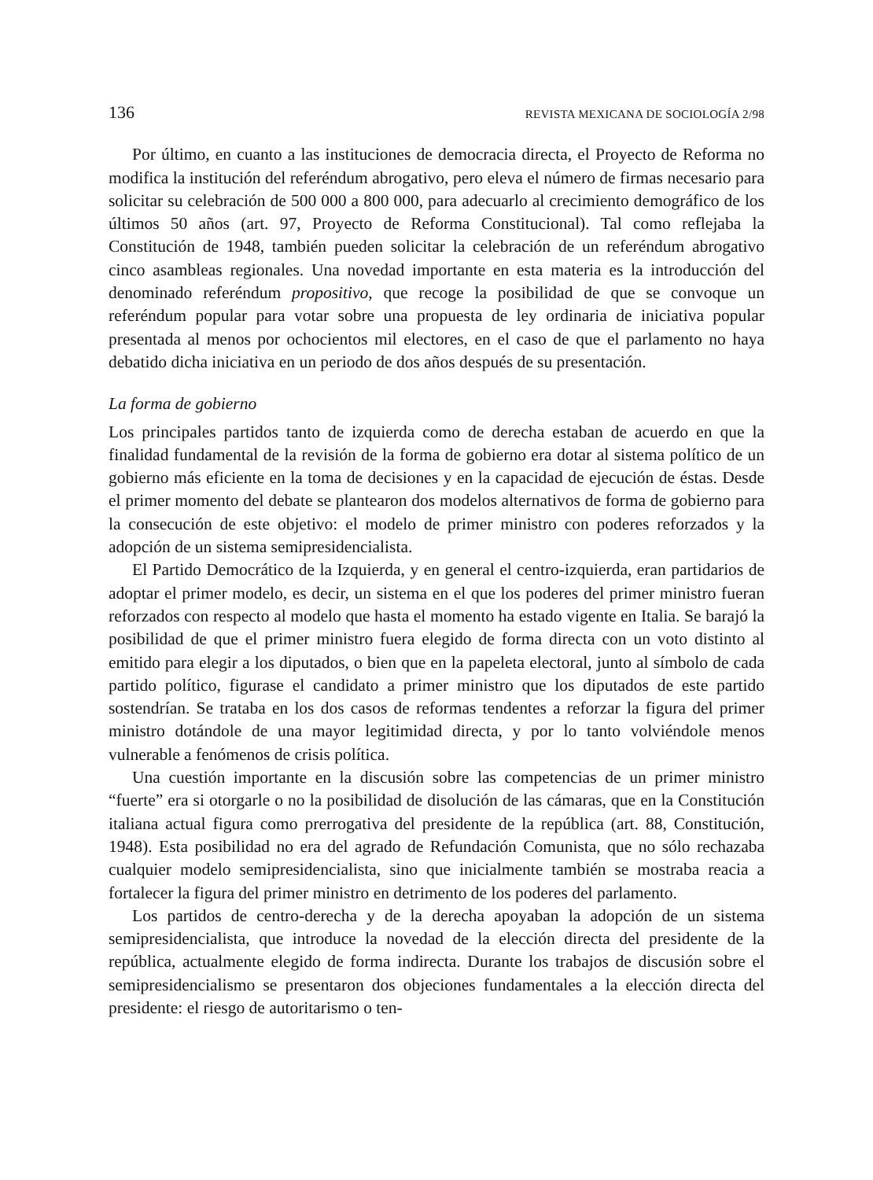136 REVISTA MEXICANA DE SOCIOLOGÍA 2/98
Por último, en cuanto a las instituciones de democracia directa, el Proyecto de Reforma no modifica la institución del referéndum abrogativo, pero eleva el número de firmas necesario para solicitar su celebración de 500 000 a 800 000, para adecuarlo al crecimiento demográfico de los últimos 50 años (art. 97, Proyecto de Reforma Constitucional). Tal como reflejaba la Constitución de 1948, también pueden solicitar la celebración de un referéndum abrogativo cinco asambleas regionales. Una novedad importante en esta materia es la introducción del denominado referéndum propositivo, que recoge la posibilidad de que se convoque un referéndum popular para votar sobre una propuesta de ley ordinaria de iniciativa popular presentada al menos por ochocientos mil electores, en el caso de que el parlamento no haya debatido dicha iniciativa en un periodo de dos años después de su presentación.
La forma de gobierno
Los principales partidos tanto de izquierda como de derecha estaban de acuerdo en que la finalidad fundamental de la revisión de la forma de gobierno era dotar al sistema político de un gobierno más eficiente en la toma de decisiones y en la capacidad de ejecución de éstas. Desde el primer momento del debate se plantearon dos modelos alternativos de forma de gobierno para la consecución de este objetivo: el modelo de primer ministro con poderes reforzados y la adopción de un sistema semipresidencialista.
El Partido Democrático de la Izquierda, y en general el centro-izquierda, eran partidarios de adoptar el primer modelo, es decir, un sistema en el que los poderes del primer ministro fueran reforzados con respecto al modelo que hasta el momento ha estado vigente en Italia. Se barajó la posibilidad de que el primer ministro fuera elegido de forma directa con un voto distinto al emitido para elegir a los diputados, o bien que en la papeleta electoral, junto al símbolo de cada partido político, figurase el candidato a primer ministro que los diputados de este partido sostendrían. Se trataba en los dos casos de reformas tendentes a reforzar la figura del primer ministro dotándole de una mayor legitimidad directa, y por lo tanto volviéndole menos vulnerable a fenómenos de crisis política.
Una cuestión importante en la discusión sobre las competencias de un primer ministro “fuerte” era si otorgarle o no la posibilidad de disolución de las cámaras, que en la Constitución italiana actual figura como prerrogativa del presidente de la república (art. 88, Constitución, 1948). Esta posibilidad no era del agrado de Refundación Comunista, que no sólo rechazaba cualquier modelo semipresidencialista, sino que inicialmente también se mostraba reacia a fortalecer la figura del primer ministro en detrimento de los poderes del parlamento.
Los partidos de centro-derecha y de la derecha apoyaban la adopción de un sistema semipresidencialista, que introduce la novedad de la elección directa del presidente de la república, actualmente elegido de forma indirecta. Durante los trabajos de discusión sobre el semipresidencialismo se presentaron dos objeciones fundamentales a la elección directa del presidente: el riesgo de autoritarismo o ten-